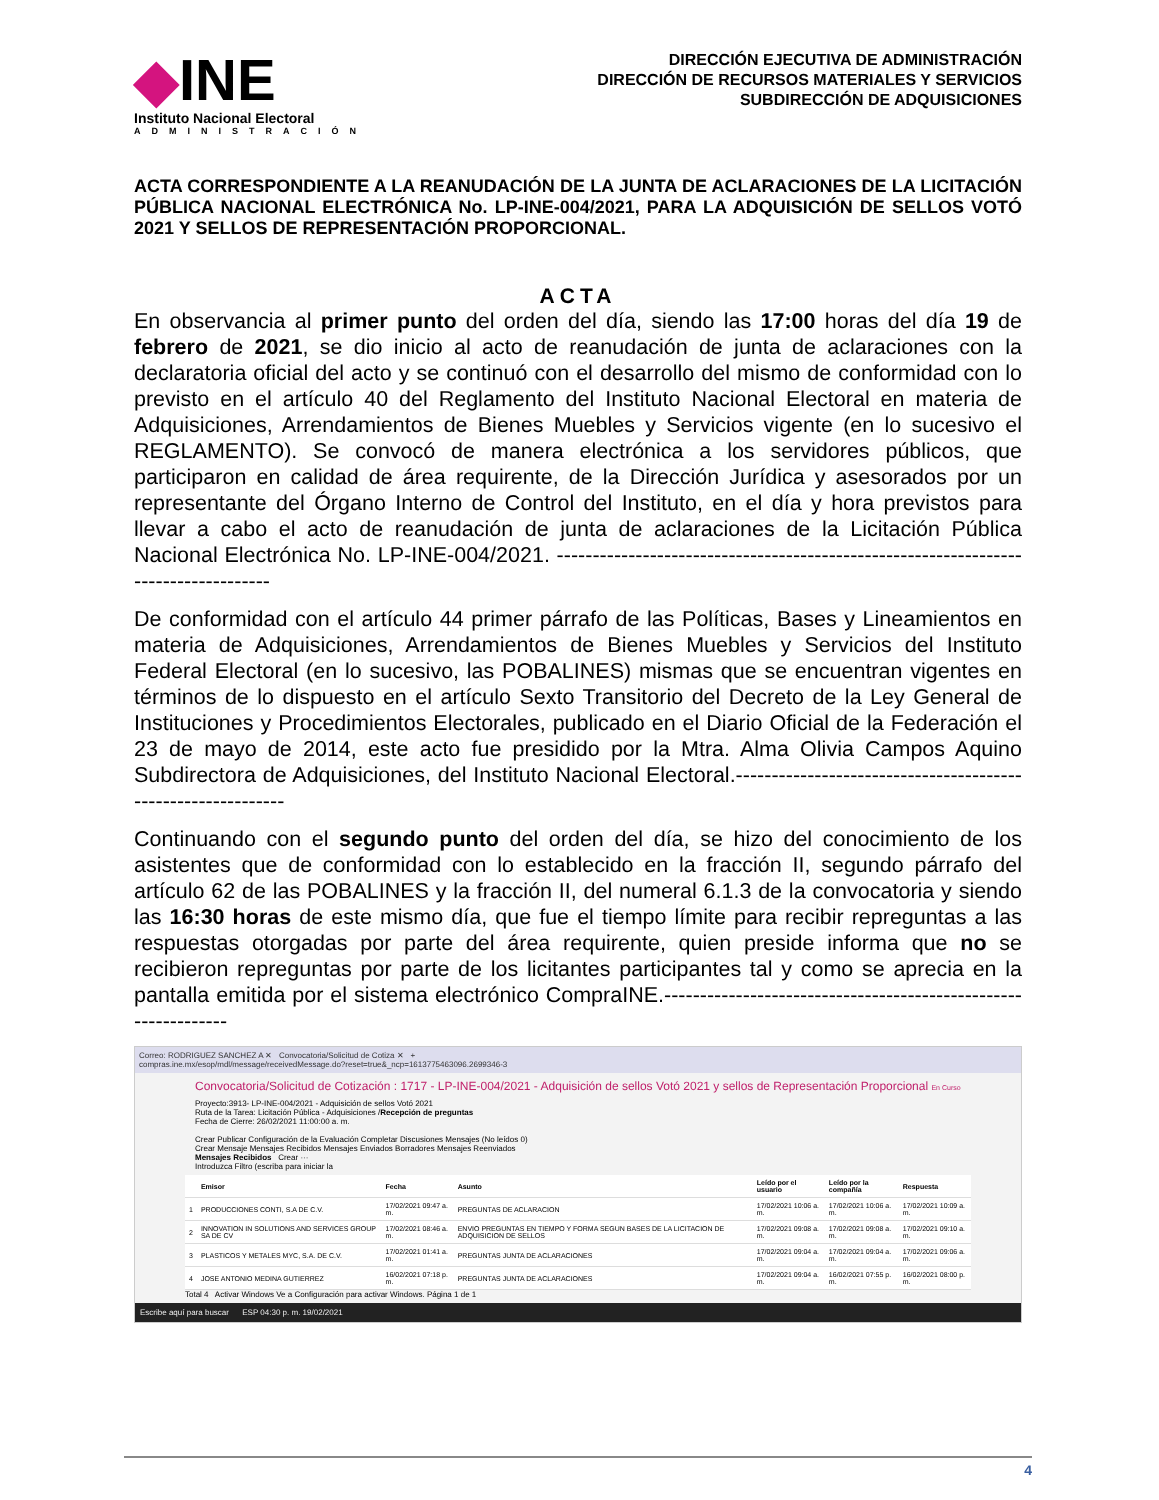◆INE
Instituto Nacional Electoral
ADMINISTRACIÓN
DIRECCIÓN EJECUTIVA DE ADMINISTRACIÓN
DIRECCIÓN DE RECURSOS MATERIALES Y SERVICIOS
SUBDIRECCIÓN DE ADQUISICIONES
ACTA CORRESPONDIENTE A LA REANUDACIÓN DE LA JUNTA DE ACLARACIONES DE LA LICITACIÓN PÚBLICA NACIONAL ELECTRÓNICA No. LP-INE-004/2021, PARA LA ADQUISICIÓN DE SELLOS VOTÓ 2021 Y SELLOS DE REPRESENTACIÓN PROPORCIONAL.
ACTA
En observancia al primer punto del orden del día, siendo las 17:00 horas del día 19 de febrero de 2021, se dio inicio al acto de reanudación de junta de aclaraciones con la declaratoria oficial del acto y se continuó con el desarrollo del mismo de conformidad con lo previsto en el artículo 40 del Reglamento del Instituto Nacional Electoral en materia de Adquisiciones, Arrendamientos de Bienes Muebles y Servicios vigente (en lo sucesivo el REGLAMENTO). Se convocó de manera electrónica a los servidores públicos, que participaron en calidad de área requirente, de la Dirección Jurídica y asesorados por un representante del Órgano Interno de Control del Instituto, en el día y hora previstos para llevar a cabo el acto de reanudación de junta de aclaraciones de la Licitación Pública Nacional Electrónica No. LP-INE-004/2021. ------------------------------------------------------------------------------------
De conformidad con el artículo 44 primer párrafo de las Políticas, Bases y Lineamientos en materia de Adquisiciones, Arrendamientos de Bienes Muebles y Servicios del Instituto Federal Electoral (en lo sucesivo, las POBALINES) mismas que se encuentran vigentes en términos de lo dispuesto en el artículo Sexto Transitorio del Decreto de la Ley General de Instituciones y Procedimientos Electorales, publicado en el Diario Oficial de la Federación el 23 de mayo de 2014, este acto fue presidido por la Mtra. Alma Olivia Campos Aquino Subdirectora de Adquisiciones, del Instituto Nacional Electoral.-------------------------------------------------------------
Continuando con el segundo punto del orden del día, se hizo del conocimiento de los asistentes que de conformidad con lo establecido en la fracción II, segundo párrafo del artículo 62 de las POBALINES y la fracción II, del numeral 6.1.3 de la convocatoria y siendo las 16:30 horas de este mismo día, que fue el tiempo límite para recibir repreguntas a las respuestas otorgadas por parte del área requirente, quien preside informa que no se recibieron repreguntas por parte de los licitantes participantes tal y como se aprecia en la pantalla emitida por el sistema electrónico CompraINE.---------------------------------------------------------------
Correo: RODRIGUEZ SANCHEZ A ✕ Convocatoria/Solicitud de Cotiza ✕ +
compras.ine.mx/esop/mdl/message/receivedMessage.do?reset=true&_ncp=1613775463096.2699346-3
Convocatoria/Solicitud de Cotización : 1717 - LP-INE-004/2021 - Adquisición de sellos Votó 2021 y sellos de Representación Proporcional En Curso
Proyecto:3913- LP-INE-004/2021 - Adquisición de sellos Votó 2021
Ruta de la Tarea: Licitación Pública - Adquisiciones /Recepción de preguntas
Fecha de Cierre: 26/02/2021 11:00:00 a. m.
Crear Publicar Configuración de la Evaluación Completar Discusiones Mensajes (No leídos 0)
Crear Mensaje Mensajes Recibidos Mensajes Enviados Borradores Mensajes Reenviados
Mensajes Recibidos Crear ···
Introduzca Filtro (escriba para iniciar la
| | Emisor | Fecha | Asunto | Leído por el usuario | Leído por la compañía | Respuesta |
| --- | --- | --- | --- | --- | --- | --- |
| 1 | PRODUCCIONES CONTI, S.A DE C.V. | 17/02/2021 09:47 a. m. | PREGUNTAS DE ACLARACION | 17/02/2021 10:06 a. m. | 17/02/2021 10:06 a. m. | 17/02/2021 10:09 a. m. |
| 2 | INNOVATION IN SOLUTIONS AND SERVICES GROUP SA DE CV | 17/02/2021 08:46 a. m. | ENVIO PREGUNTAS EN TIEMPO Y FORMA SEGUN BASES DE LA LICITACION DE ADQUISICION DE SELLOS | 17/02/2021 09:08 a. m. | 17/02/2021 09:08 a. m. | 17/02/2021 09:10 a. m. |
| 3 | PLASTICOS Y METALES MYC, S.A. DE C.V. | 17/02/2021 01:41 a. m. | PREGUNTAS JUNTA DE ACLARACIONES | 17/02/2021 09:04 a. m. | 17/02/2021 09:04 a. m. | 17/02/2021 09:06 a. m. |
| 4 | JOSE ANTONIO MEDINA GUTIERREZ | 16/02/2021 07:18 p. m. | PREGUNTAS JUNTA DE ACLARACIONES | 17/02/2021 09:04 a. m. | 16/02/2021 07:55 p. m. | 16/02/2021 08:00 p. m. |
Total 4 Activar Windows Ve a Configuración para activar Windows. Página 1 de 1
Escribe aquí para buscar ESP 04:30 p. m. 19/02/2021
4